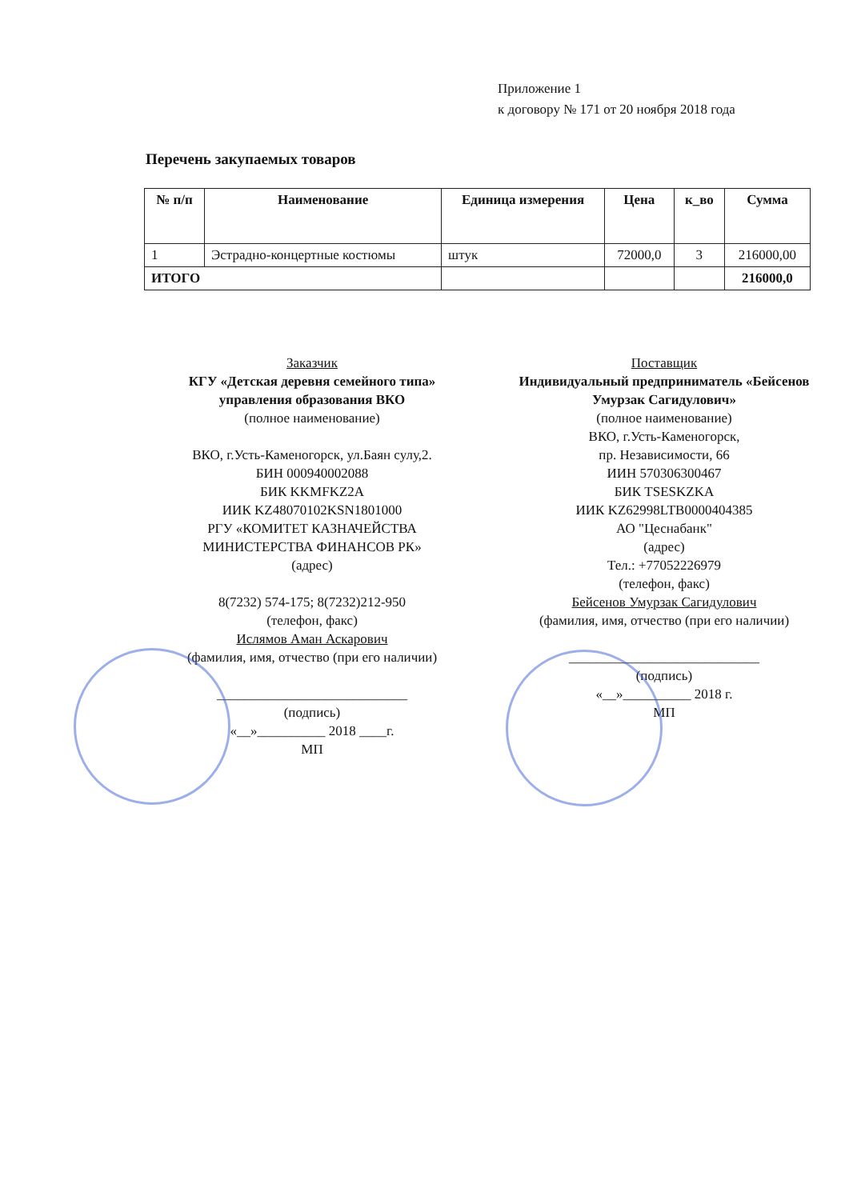Приложение 1
к договору № 171 от 20 ноября 2018 года
Перечень закупаемых товаров
| № п/п | Наименование | Единица измерения | Цена | к_во | Сумма |
| --- | --- | --- | --- | --- | --- |
| 1 | Эстрадно-концертные костюмы | штук | 72000,0 | 3 | 216000,00 |
| ИТОГО | | | | | 216000,0 |
Заказчик
КГУ «Детская деревня семейного типа» управления образования ВКО
(полное наименование)
ВКО, г.Усть-Каменогорск, ул.Баян сулу,2.
БИН 000940002088
БИК KKMFKZ2A
ИИК KZ48070102KSN1801000
РГУ «КОМИТЕТ КАЗНАЧЕЙСТВА МИНИСТЕРСТВА ФИНАНСОВ РК»
(адрес)
8(7232) 574-175; 8(7232)212-950
(телефон, факс)
Ислямов Аман Аскарович
(фамилия, имя, отчество (при его наличии)
____________________________
(подпись)
«__»__________ 2018 ____г.
МП
Поставщик
Индивидуальный предприниматель «Бейсенов Умурзак Сагидулович»
(полное наименование)
ВКО, г.Усть-Каменогорск,
пр. Независимости, 66
ИИН 570306300467
БИК TSESKZKA
ИИК KZ62998LTB0000404385
АО "Цеснабанк"
(адрес)
Тел.: +77052226979
(телефон, факс)
Бейсенов Умурзак Сагидулович
(фамилия, имя, отчество (при его наличии)
____________________________
(подпись)
«__»__________ 2018 г.
МП